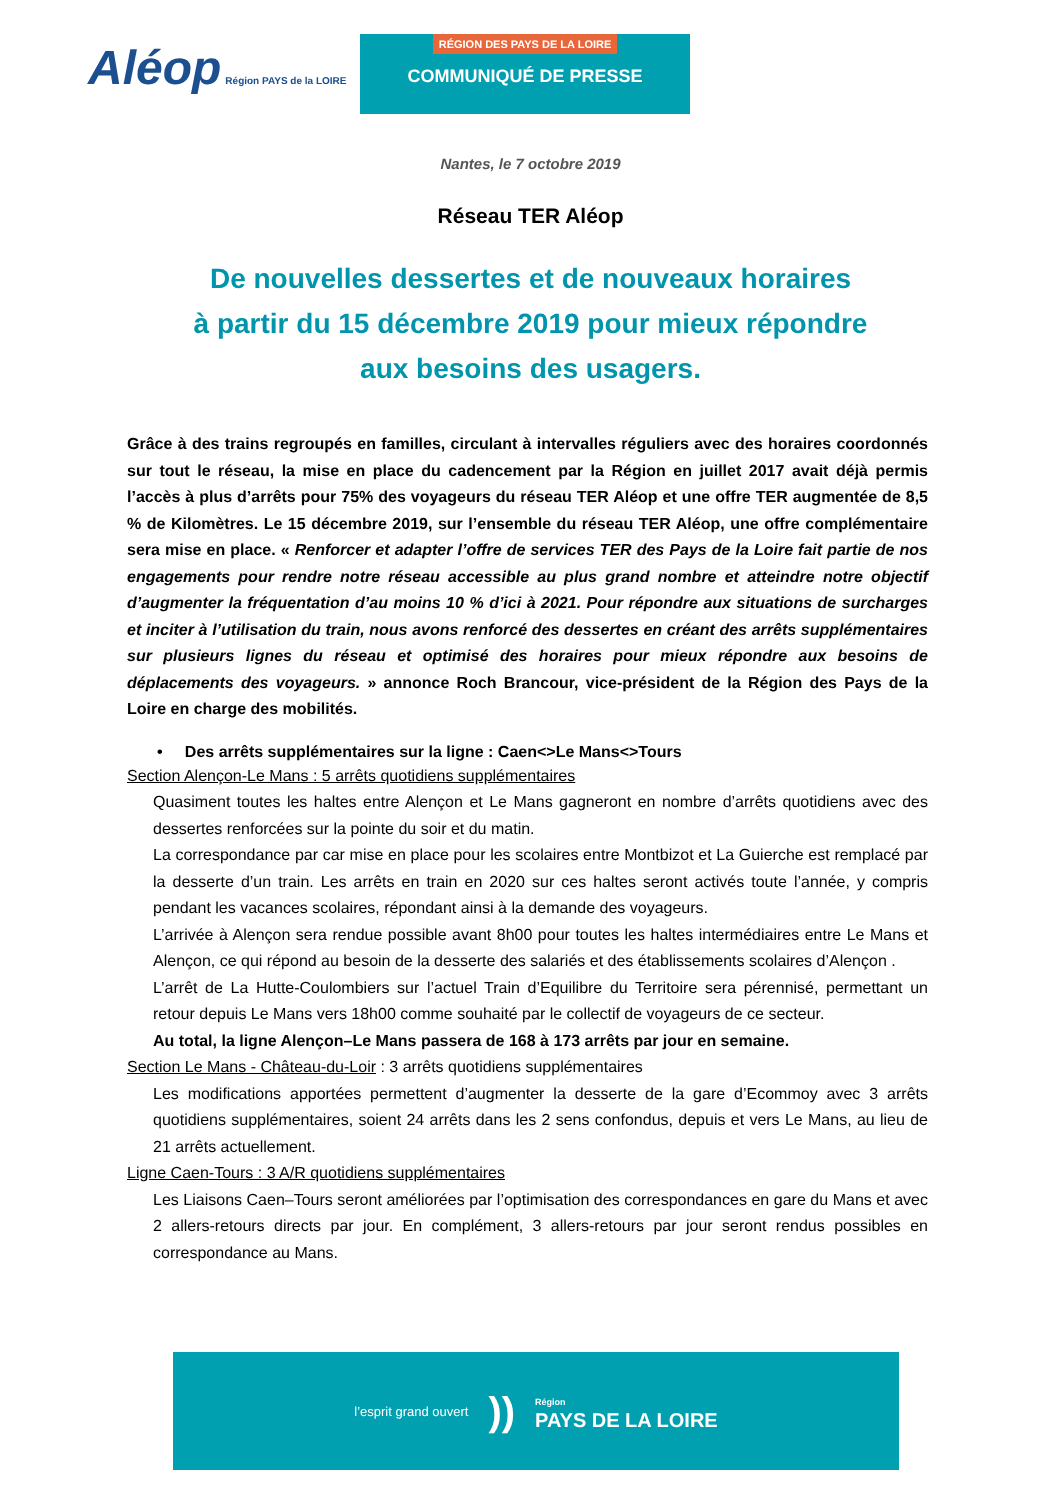Aléop Région PAYS de la LOIRE
RÉGION DES PAYS DE LA LOIRE
COMMUNIQUÉ DE PRESSE
Nantes, le 7 octobre 2019
Réseau TER Aléop
De nouvelles dessertes et de nouveaux horaires
à partir du 15 décembre 2019 pour mieux répondre
aux besoins des usagers.
Grâce à des trains regroupés en familles, circulant à intervalles réguliers avec des horaires coordonnés sur tout le réseau, la mise en place du cadencement par la Région en juillet 2017 avait déjà permis l’accès à plus d’arrêts pour 75% des voyageurs du réseau TER Aléop et une offre TER augmentée de 8,5 % de Kilomètres. Le 15 décembre 2019, sur l’ensemble du réseau TER Aléop, une offre complémentaire sera mise en place. « Renforcer et adapter l’offre de services TER des Pays de la Loire fait partie de nos engagements pour rendre notre réseau accessible au plus grand nombre et atteindre notre objectif d’augmenter la fréquentation d’au moins 10 % d’ici à 2021. Pour répondre aux situations de surcharges et inciter à l’utilisation du train, nous avons renforcé des dessertes en créant des arrêts supplémentaires sur plusieurs lignes du réseau et optimisé des horaires pour mieux répondre aux besoins de déplacements des voyageurs. » annonce Roch Brancour, vice-président de la Région des Pays de la Loire en charge des mobilités.
• Des arrêts supplémentaires sur la ligne : Caen<>Le Mans<>Tours
Section Alençon-Le Mans : 5 arrêts quotidiens supplémentaires
Quasiment toutes les haltes entre Alençon et Le Mans gagneront en nombre d’arrêts quotidiens avec des dessertes renforcées sur la pointe du soir et du matin.
La correspondance par car mise en place pour les scolaires entre Montbizot et La Guierche est remplacé par la desserte d’un train. Les arrêts en train en 2020 sur ces haltes seront activés toute l’année, y compris pendant les vacances scolaires, répondant ainsi à la demande des voyageurs.
L’arrivée à Alençon sera rendue possible avant 8h00 pour toutes les haltes intermédiaires entre Le Mans et Alençon, ce qui répond au besoin de la desserte des salariés et des établissements scolaires d’Alençon .
L’arrêt de La Hutte-Coulombiers sur l’actuel Train d’Equilibre du Territoire sera pérennisé, permettant un retour depuis Le Mans vers 18h00 comme souhaité par le collectif de voyageurs de ce secteur.
Au total, la ligne Alençon–Le Mans passera de 168 à 173 arrêts par jour en semaine.
Section Le Mans - Château-du-Loir : 3 arrêts quotidiens supplémentaires
Les modifications apportées permettent d’augmenter la desserte de la gare d’Ecommoy avec 3 arrêts quotidiens supplémentaires, soient 24 arrêts dans les 2 sens confondus, depuis et vers Le Mans, au lieu de 21 arrêts actuellement.
Ligne Caen-Tours : 3 A/R quotidiens supplémentaires
Les Liaisons Caen–Tours seront améliorées par l’optimisation des correspondances en gare du Mans et avec 2 allers-retours directs par jour. En complément, 3 allers-retours par jour seront rendus possibles en correspondance au Mans.
l’esprit grand ouvert)) Région
PAYS DE LA LOIRE